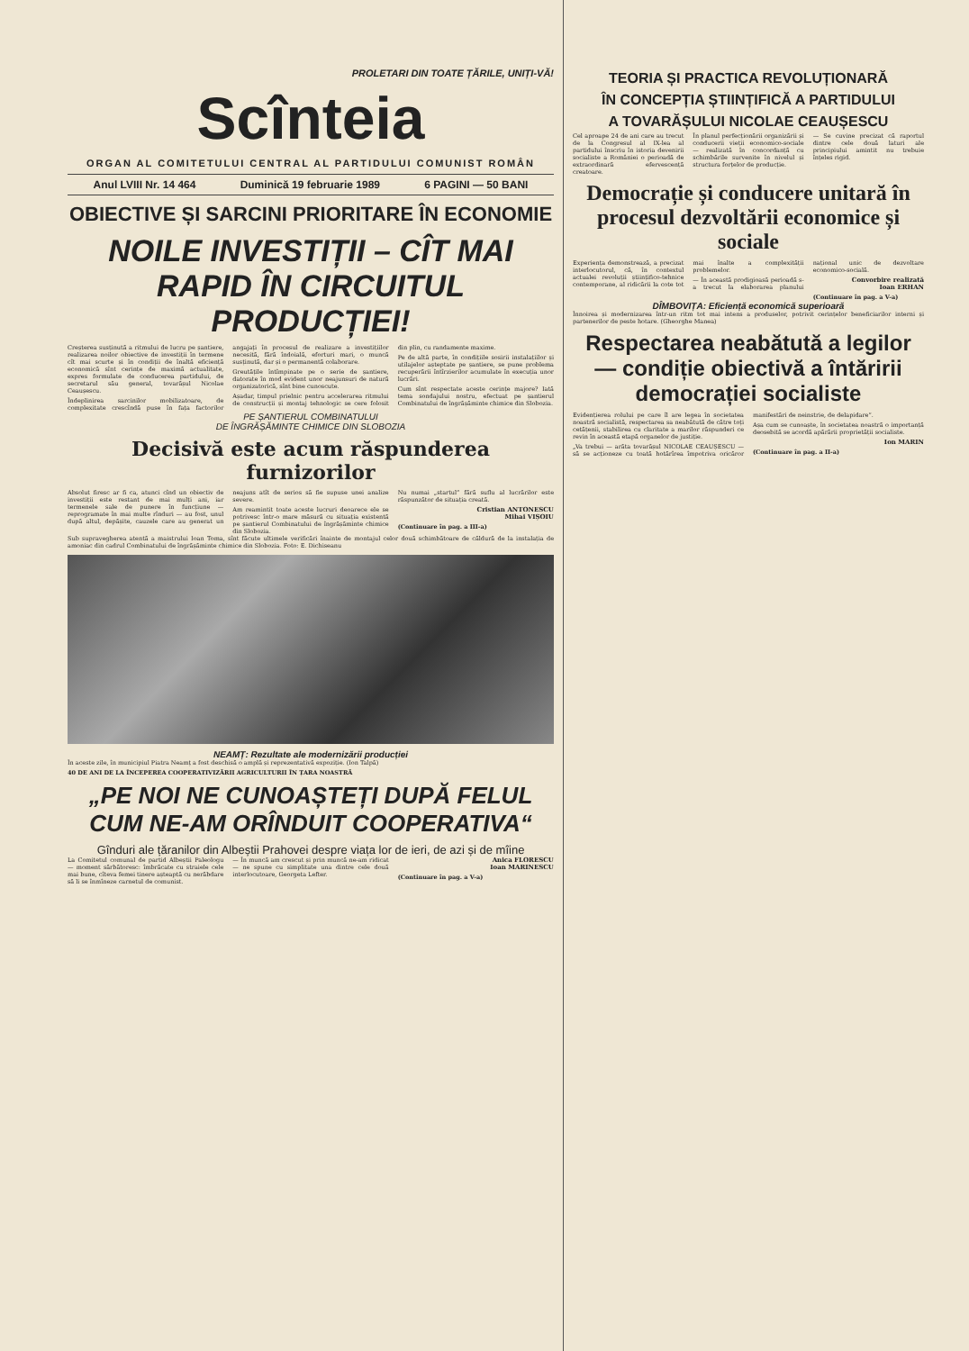PROLETARI DIN TOATE ȚĂRILE, UNIȚI-VĂ!
Scînteia
ORGAN AL COMITETULUI CENTRAL AL PARTIDULUI COMUNIST ROMÂN
Anul LVIII Nr. 14 464 Duminică 19 februarie 1989 6 PAGINI — 50 BANI
OBIECTIVE ȘI SARCINI PRIORITARE ÎN ECONOMIE
NOILE INVESTIȚII – CÎT MAI RAPID ÎN CIRCUITUL PRODUCȚIEI!
Creșterea susținută a ritmului de lucru pe șantiere, realizarea noilor obiective de investiții în termene cît mai scurte și în condiții de înaltă eficiență economică sînt cerințe de maximă actualitate, expres formulate de conducerea partidului, de secretarul său general, tovarășul Nicolae Ceaușescu.
Îndeplinirea sarcinilor mobilizatoare, de complexitate crescîndă puse în fața factorilor angajați în procesul de realizare a investițiilor necesită, fără îndoială, eforturi mari, o muncă susținută, dar și o permanentă colaborare.
Greutățile întîmpinate pe o serie de șantiere, datorate în mod evident unor neajunsuri de natură organizatorică, sînt bine cunoscute.
Așadar, timpul prielnic pentru accelerarea ritmului de construcții și montaj tehnologic se cere folosit din plin, cu randamente maxime.
Pe de altă parte, în condițiile sosirii instalațiilor și utilajelor așteptate pe șantiere, se pune problema recuperării întîrzierilor acumulate în execuția unor lucrări.
Cum sînt respectate aceste cerințe majore? Iată tema sondajului nostru, efectuat pe șantierul Combinatului de îngrășăminte chimice din Slobozia.
PE ȘANTIERUL COMBINATULUI
DE ÎNGRĂȘĂMINTE CHIMICE DIN SLOBOZIA
Decisivă este acum răspunderea furnizorilor
Absolut firesc ar fi ca, atunci cînd un obiectiv de investiții este restant de mai mulți ani, iar termenele sale de punere în funcțiune — reprogramate în mai multe rînduri — au fost, unul după altul, depășite, cauzele care au generat un neajuns atît de serios să fie supuse unei analize severe.
Am reamintit toate aceste lucruri deoarece ele se potrivesc într-o mare măsură cu situația existentă pe șantierul Combinatului de îngrășăminte chimice din Slobozia.
Nu numai „startul” fără suflu al lucrărilor este răspunzător de situația creată.
Cristian ANTONESCU
Mihai VIȘOIU
(Continuare în pag. a III-a)
Sub supravegherea atentă a maistrului Ioan Toma, sînt făcute ultimele verificări înainte de montajul celor două schimbătoare de căldură de la instalația de amoniac din cadrul Combinatului de îngrășăminte chimice din Slobozia. Foto: E. Dichiseanu
NEAMȚ: Rezultate ale modernizării producției
În aceste zile, în municipiul Piatra Neamț a fost deschisă o amplă și reprezentativă expoziție. (Ion Talpă)
40 DE ANI DE LA ÎNCEPEREA COOPERATIVIZĂRII AGRICULTURII ÎN ȚARA NOASTRĂ
„PE NOI NE CUNOAȘTEȚI DUPĂ FELUL CUM NE-AM ORÎNDUIT COOPERATIVA“
Gînduri ale țăranilor din Albeștii Prahovei despre viața lor de ieri, de azi și de mîine
La Comitetul comunal de partid Albeștii Paleologu — moment sărbătoresc: îmbrăcate cu straiele cele mai bune, cîteva femei tinere așteaptă cu nerăbdare să li se înmîneze carnetul de comunist.
— În muncă am crescut și prin muncă ne-am ridicat — ne spune cu simplitate una dintre cele două interlocutoare, Georgeta Lefter.
Anica FLORESCU
Ioan MARINESCU
(Continuare în pag. a V-a)
TEORIA ȘI PRACTICA REVOLUȚIONARĂ
ÎN CONCEPȚIA ȘTIINȚIFICĂ A PARTIDULUI
A TOVARĂȘULUI NICOLAE CEAUȘESCU
Cel aproape 24 de ani care au trecut de la Congresul al IX-lea al partidului înscriu în istoria devenirii socialiste a României o perioadă de extraordinară efervescență creatoare.
În planul perfecționării organizării și conducerii vieții economico-sociale — realizată în concordanță cu schimbările survenite în nivelul și structura forțelor de producție.
— Se cuvine precizat că raportul dintre cele două laturi ale principiului amintit nu trebuie înțeles rigid.
Democrație și conducere unitară în procesul dezvoltării economice și sociale
Experiența demonstrează, a precizat interlocutorul, că, în contextul actualei revoluții științifico-tehnice contemporane, al ridicării la cote tot mai înalte a complexității problemelor.
— În această prodigioasă perioadă s-a trecut la elaborarea planului național unic de dezvoltare economico-socială.
Convorbire realizată
Ioan ERHAN
(Continuare în pag. a V-a)
DÎMBOVIȚA: Eficiență economică superioară
Înnoirea și modernizarea într-un ritm tot mai intens a produselor, potrivit cerințelor beneficiarilor interni și partenerilor de peste hotare. (Gheorghe Manea)
Respectarea neabătută a legilor — condiție obiectivă a întăririi democrației socialiste
Evidențierea rolului pe care îl are legea în societatea noastră socialistă, respectarea sa neabătută de către toți cetățenii, stabilirea cu claritate a marilor răspunderi ce revin în această etapă organelor de justiție.
„Va trebui — arăta tovarășul NICOLAE CEAUȘESCU — să se acționeze cu toată hotărîrea împotriva oricăror manifestări de neinstrie, de delapidare”.
Așa cum se cunoaște, în societatea noastră o importanță deosebită se acordă apărării proprietății socialiste.
Ion MARIN
(Continuare în pag. a II-a)